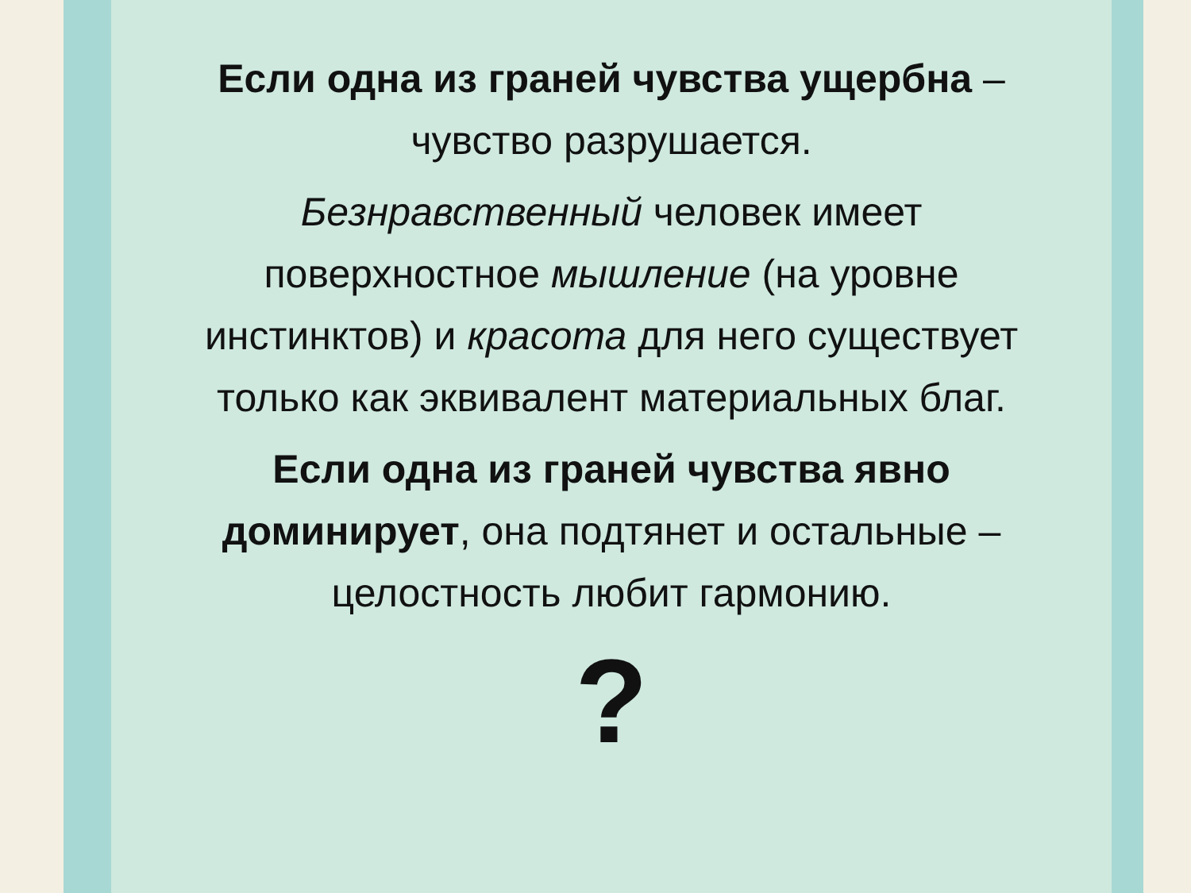Если одна из граней чувства ущербна –
чувство разрушается.
Безнравственный человек имеет
поверхностное мышление (на уровне
инстинктов) и красота для него существует
только как эквивалент материальных благ.
Если одна из граней чувства явно
доминирует, она подтянет и остальные –
целостность любит гармонию.
?